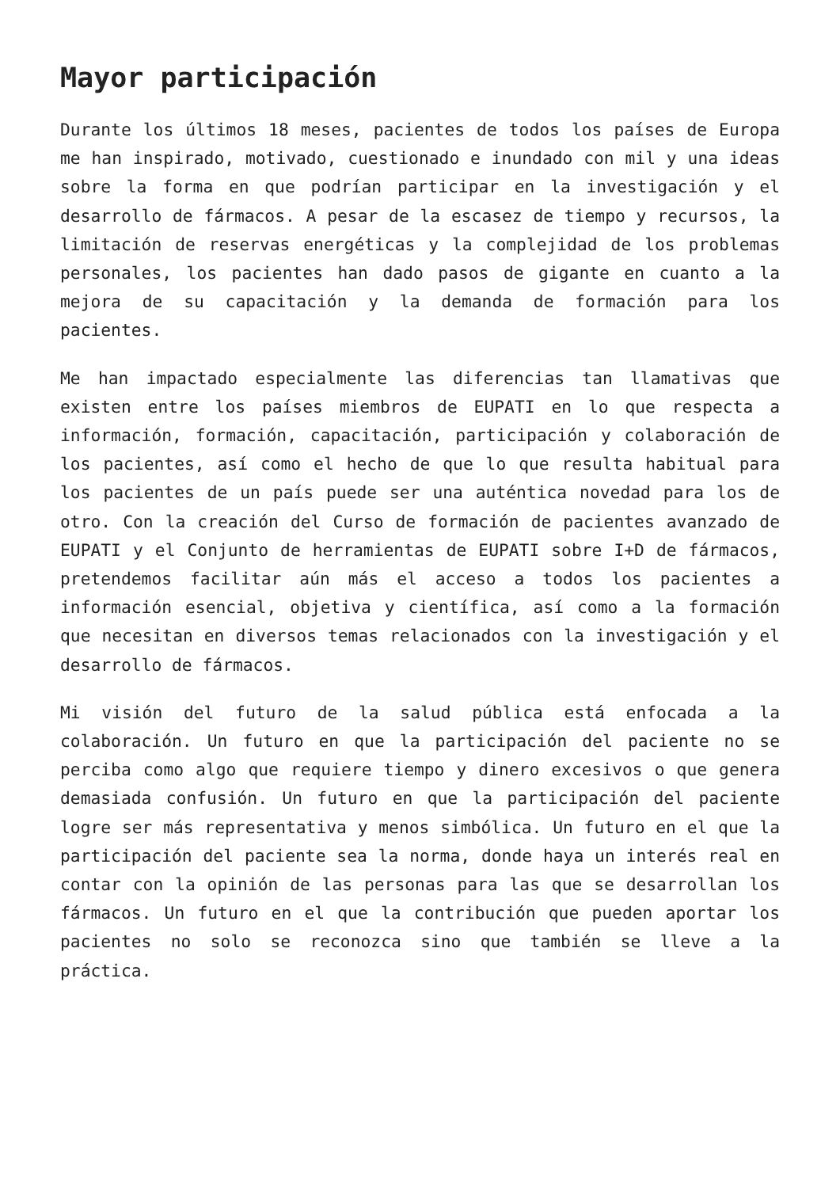Mayor participación
Durante los últimos 18 meses, pacientes de todos los países de Europa me han inspirado, motivado, cuestionado e inundado con mil y una ideas sobre la forma en que podrían participar en la investigación y el desarrollo de fármacos. A pesar de la escasez de tiempo y recursos, la limitación de reservas energéticas y la complejidad de los problemas personales, los pacientes han dado pasos de gigante en cuanto a la mejora de su capacitación y la demanda de formación para los pacientes.
Me han impactado especialmente las diferencias tan llamativas que existen entre los países miembros de EUPATI en lo que respecta a información, formación, capacitación, participación y colaboración de los pacientes, así como el hecho de que lo que resulta habitual para los pacientes de un país puede ser una auténtica novedad para los de otro. Con la creación del Curso de formación de pacientes avanzado de EUPATI y el Conjunto de herramientas de EUPATI sobre I+D de fármacos, pretendemos facilitar aún más el acceso a todos los pacientes a información esencial, objetiva y científica, así como a la formación que necesitan en diversos temas relacionados con la investigación y el desarrollo de fármacos.
Mi visión del futuro de la salud pública está enfocada a la colaboración. Un futuro en que la participación del paciente no se perciba como algo que requiere tiempo y dinero excesivos o que genera demasiada confusión. Un futuro en que la participación del paciente logre ser más representativa y menos simbólica. Un futuro en el que la participación del paciente sea la norma, donde haya un interés real en contar con la opinión de las personas para las que se desarrollan los fármacos. Un futuro en el que la contribución que pueden aportar los pacientes no solo se reconozca sino que también se lleve a la práctica.